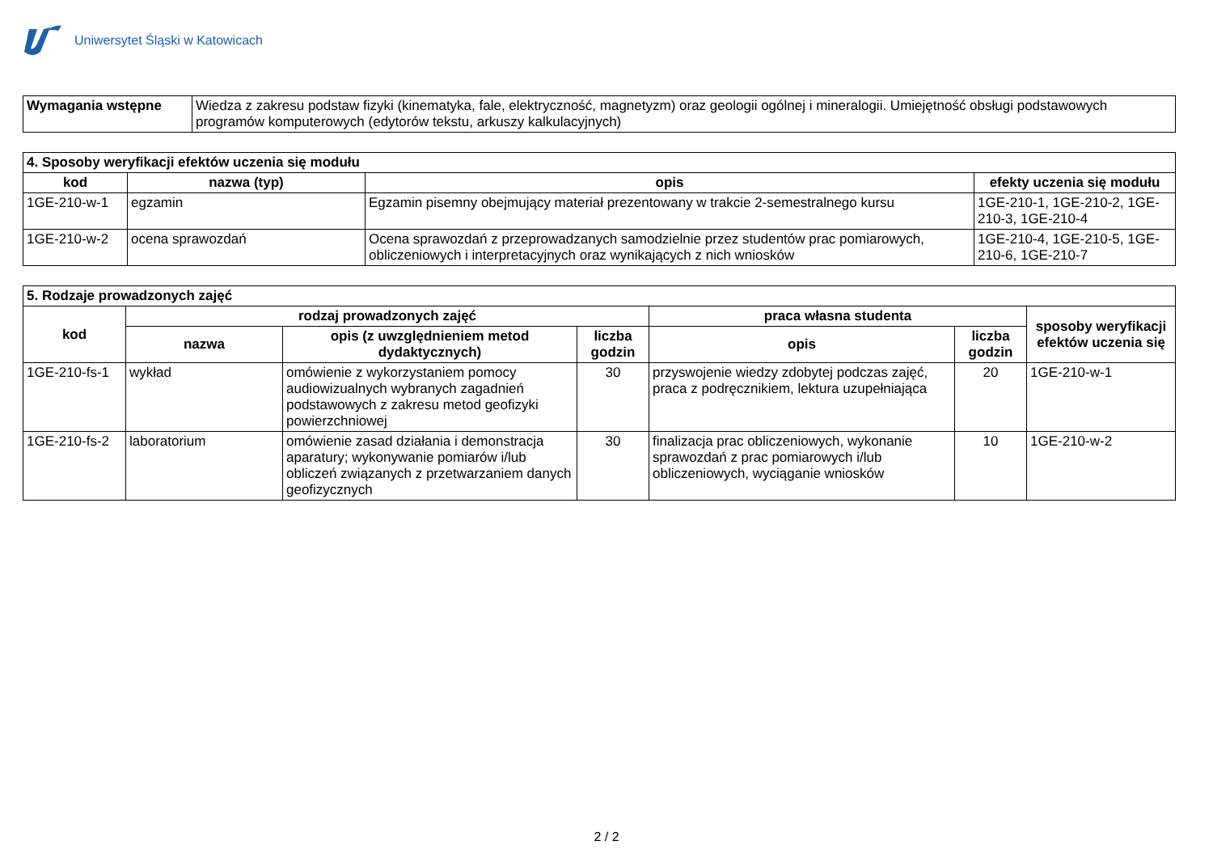Uniwersytet Śląski w Katowicach
| Wymagania wstępne | Wiedza z zakresu podstaw fizyki (kinematyka, fale, elektryczność, magnetyzm) oraz geologii ogólnej i mineralogii. Umiejętność obsługi podstawowych programów komputerowych (edytorów tekstu, arkuszy kalkulacyjnych) |
| 4. Sposoby weryfikacji efektów uczenia się modułu | | | |
| kod | nazwa (typ) | opis | efekty uczenia się modułu |
| 1GE-210-w-1 | egzamin | Egzamin pisemny obejmujący materiał prezentowany w trakcie 2-semestralnego kursu | 1GE-210-1, 1GE-210-2, 1GE-210-3, 1GE-210-4 |
| 1GE-210-w-2 | ocena sprawozdań | Ocena sprawozdań z przeprowadzanych samodzielnie przez studentów prac pomiarowych, obliczeniowych i interpretacyjnych oraz wynikających z nich wniosków | 1GE-210-4, 1GE-210-5, 1GE-210-6, 1GE-210-7 |
| 5. Rodzaje prowadzonych zajęć | | | | | | |
| kod | rodzaj prowadzonych zajęć | | | praca własna studenta | | sposoby weryfikacji efektów uczenia się |
| | nazwa | opis (z uwzględnieniem metod dydaktycznych) | liczba godzin | opis | liczba godzin | |
| 1GE-210-fs-1 | wykład | omówienie z wykorzystaniem pomocy audiowizualnych wybranych zagadnień podstawowych z zakresu metod geofizyki powierzchniowej | 30 | przyswojenie wiedzy zdobytej podczas zajęć, praca z podręcznikiem, lektura uzupełniająca | 20 | 1GE-210-w-1 |
| 1GE-210-fs-2 | laboratorium | omówienie zasad działania i demonstracja aparatury; wykonywanie pomiarów i/lub obliczeń związanych z przetwarzaniem danych geofizycznych | 30 | finalizacja prac obliczeniowych, wykonanie sprawozdań z prac pomiarowych i/lub obliczeniowych, wyciąganie wniosków | 10 | 1GE-210-w-2 |
2 / 2